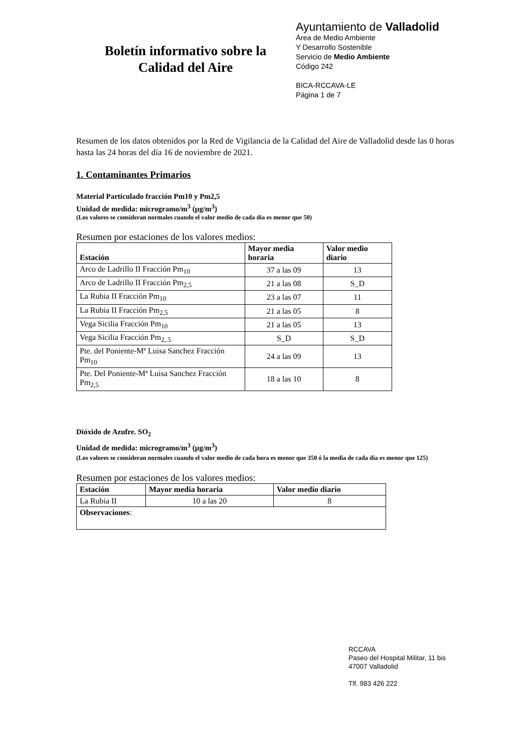Boletín informativo sobre la
Calidad del Aire
Ayuntamiento de Valladolid
Área de Medio Ambiente
Y Desarrollo Sostenible
Servicio de Medio Ambiente
Código 242
BICA-RCCAVA-LE
Página 1 de 7
Resumen de los datos obtenidos por la Red de Vigilancia de la Calidad del Aire de Valladolid desde las 0 horas hasta las 24 horas del día 16 de noviembre de 2021.
1. Contaminantes Primarios
Material Particulado fracción Pm10 y Pm2,5
Unidad de medida: microgramo/m<sup>3</sup> (µg/m<sup>3</sup>)
(Los valores se consideran normales cuando el valor medio de cada día es menor que 50)
Resumen por estaciones de los valores medios:
| Estación | Mayor media horaria | Valor medio diario |
| --- | --- | --- |
| Arco de Ladrillo II Fracción Pm<sub>10</sub> | 37 a las 09 | 13 |
| Arco de Ladrillo II Fracción Pm<sub>2,5</sub> | 21 a las 08 | S_D |
| La Rubia II Fracción Pm<sub>10</sub> | 23 a las 07 | 11 |
| La Rubia II Fracción Pm<sub>2,5</sub> | 21 a las 05 | 8 |
| Vega Sicilia Fracción Pm<sub>10</sub> | 21 a las 05 | 13 |
| Vega Sicilia Fracción Pm<sub>2,.5</sub> | S_D | S_D |
| Pte. del Poniente-Mª Luisa Sanchez Fracción Pm<sub>10</sub> | 24 a las 09 | 13 |
| Pte. Del Poniente-Mª Luisa Sanchez Fracción Pm<sub>2,5</sub> | 18 a las 10 | 8 |
Dióxido de Azufre. SO<sub>2</sub>
Unidad de medida: microgramo/m<sup>3</sup> (µg/m<sup>3</sup>)
(Los valores se consideran normales cuando el valor medio de cada hora es menor que 350 ó la media de cada día es menor que 125)
Resumen por estaciones de los valores medios:
| Estación | Mayor media horaria | Valor medio diario |
| --- | --- | --- |
| La Rubia II | 10 a las 20 | 8 |
| Observaciones : | | |
RCCAVA
Paseo del Hospital Militar, 11 bis
47007 Valladolid
Tlf. 983 426 222